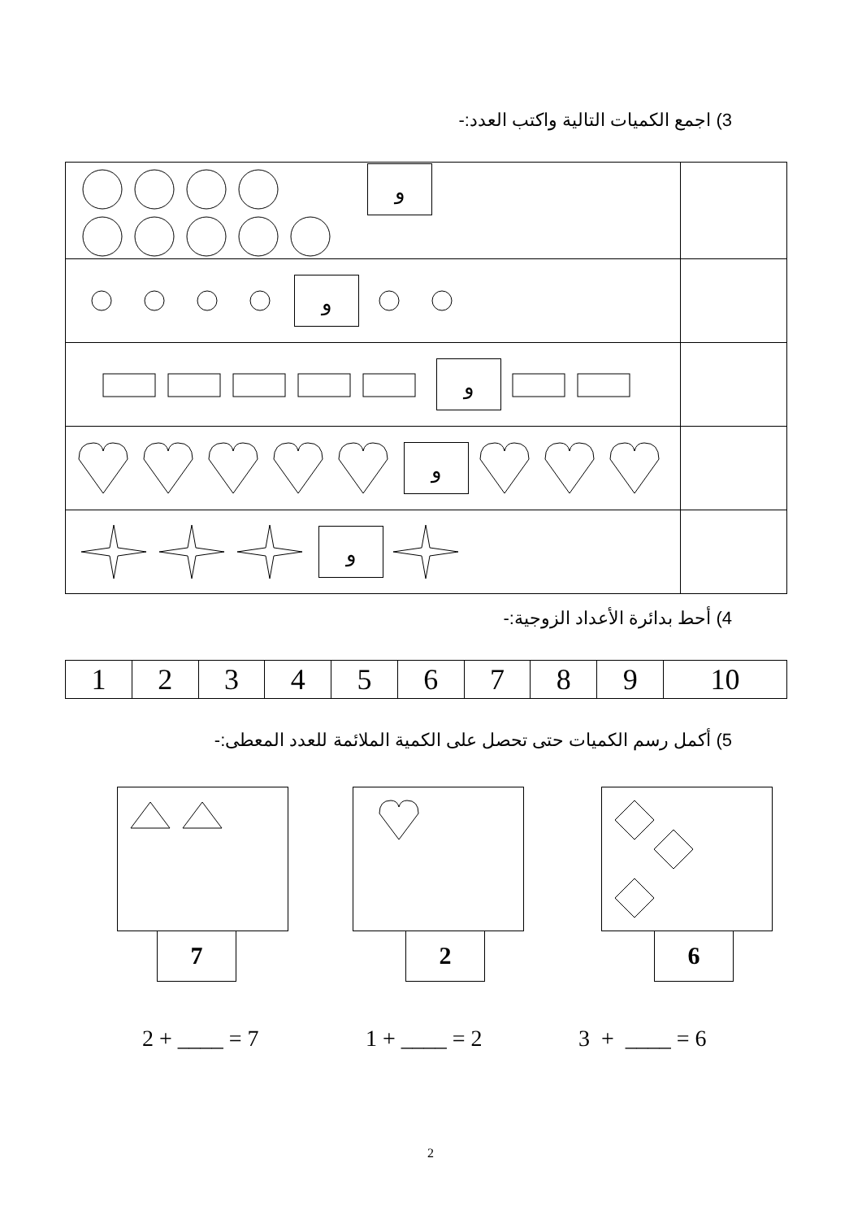3) اجمع الكميات التالية واكتب العدد:-
| و | |
| و | |
| و | |
| و | |
| و | |
4) أحط بدائرة الأعداد الزوجية:-
| 1 | 2 | 3 | 4 | 5 | 6 | 7 | 8 | 9 | 10 |
5) أكمل رسم الكميات حتى تحصل على الكمية الملائمة للعدد المعطى:-
7 2 6
2 + ____ = 7 1 + ____ = 2 3 + ____ = 6
2